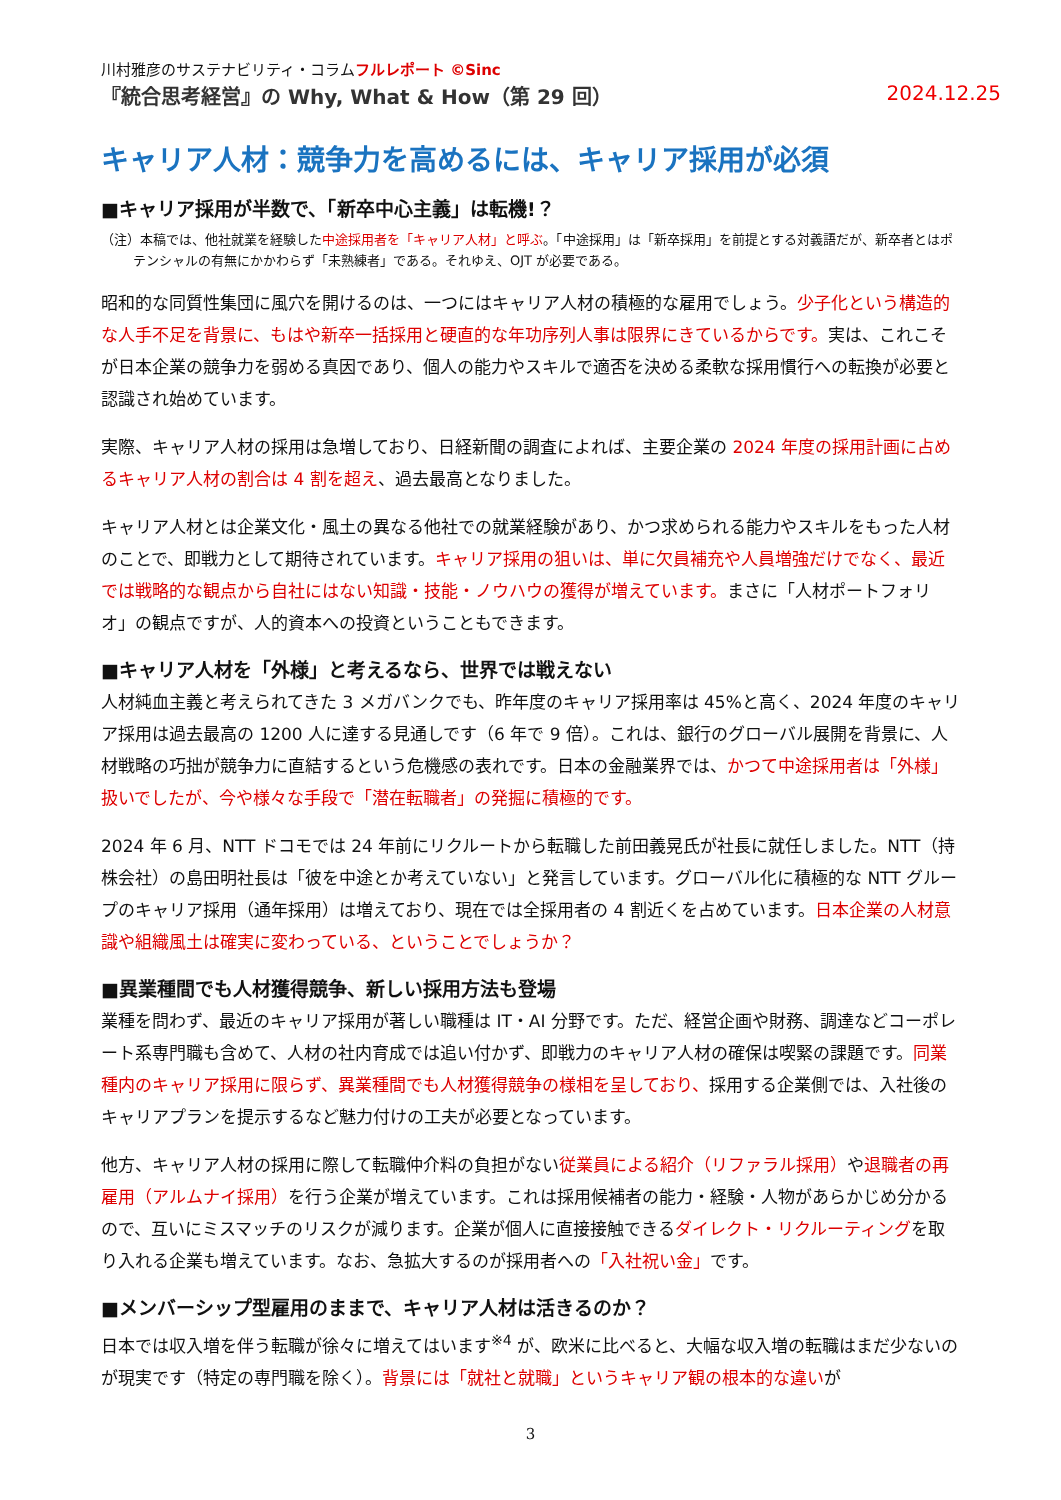川村雅彦のサステナビリティ・コラムフルレポート ©Sinc
『統合思考経営』の Why, What & How（第 29 回） 2024.12.25
キャリア人材：競争力を高めるには、キャリア採用が必須
■キャリア採用が半数で、「新卒中心主義」は転機!？
（注）本稿では、他社就業を経験した中途採用者を「キャリア人材」と呼ぶ。「中途採用」は「新卒採用」を前提とする対義語だが、新卒者とはポテンシャルの有無にかかわらず「未熟練者」である。それゆえ、OJT が必要である。
昭和的な同質性集団に風穴を開けるのは、一つにはキャリア人材の積極的な雇用でしょう。少子化という構造的な人手不足を背景に、もはや新卒一括採用と硬直的な年功序列人事は限界にきているからです。実は、これこそが日本企業の競争力を弱める真因であり、個人の能力やスキルで適否を決める柔軟な採用慣行への転換が必要と認識され始めています。
実際、キャリア人材の採用は急増しており、日経新聞の調査によれば、主要企業の 2024 年度の採用計画に占めるキャリア人材の割合は 4 割を超え、過去最高となりました。
キャリア人材とは企業文化・風土の異なる他社での就業経験があり、かつ求められる能力やスキルをもった人材のことで、即戦力として期待されています。キャリア採用の狙いは、単に欠員補充や人員増強だけでなく、最近では戦略的な観点から自社にはない知識・技能・ノウハウの獲得が増えています。まさに「人材ポートフォリオ」の観点ですが、人的資本への投資ということもできます。
■キャリア人材を「外様」と考えるなら、世界では戦えない
人材純血主義と考えられてきた 3 メガバンクでも、昨年度のキャリア採用率は 45%と高く、2024 年度のキャリア採用は過去最高の 1200 人に達する見通しです（6 年で 9 倍）。これは、銀行のグローバル展開を背景に、人材戦略の巧拙が競争力に直結するという危機感の表れです。日本の金融業界では、かつて中途採用者は「外様」扱いでしたが、今や様々な手段で「潜在転職者」の発掘に積極的です。
2024 年 6 月、NTT ドコモでは 24 年前にリクルートから転職した前田義晃氏が社長に就任しました。NTT（持株会社）の島田明社長は「彼を中途とか考えていない」と発言しています。グローバル化に積極的な NTT グループのキャリア採用（通年採用）は増えており、現在では全採用者の 4 割近くを占めています。日本企業の人材意識や組織風土は確実に変わっている、ということでしょうか？
■異業種間でも人材獲得競争、新しい採用方法も登場
業種を問わず、最近のキャリア採用が著しい職種は IT・AI 分野です。ただ、経営企画や財務、調達などコーポレート系専門職も含めて、人材の社内育成では追い付かず、即戦力のキャリア人材の確保は喫緊の課題です。同業種内のキャリア採用に限らず、異業種間でも人材獲得競争の様相を呈しており、採用する企業側では、入社後のキャリアプランを提示するなど魅力付けの工夫が必要となっています。
他方、キャリア人材の採用に際して転職仲介料の負担がない従業員による紹介（リファラル採用）や退職者の再雇用（アルムナイ採用）を行う企業が増えています。これは採用候補者の能力・経験・人物があらかじめ分かるので、互いにミスマッチのリスクが減ります。企業が個人に直接接触できるダイレクト・リクルーティングを取り入れる企業も増えています。なお、急拡大するのが採用者への「入社祝い金」です。
■メンバーシップ型雇用のままで、キャリア人材は活きるのか？
日本では収入増を伴う転職が徐々に増えてはいます<sup>※4</sup> が、欧米に比べると、大幅な収入増の転職はまだ少ないのが現実です（特定の専門職を除く）。背景には「就社と就職」というキャリア観の根本的な違いが
3